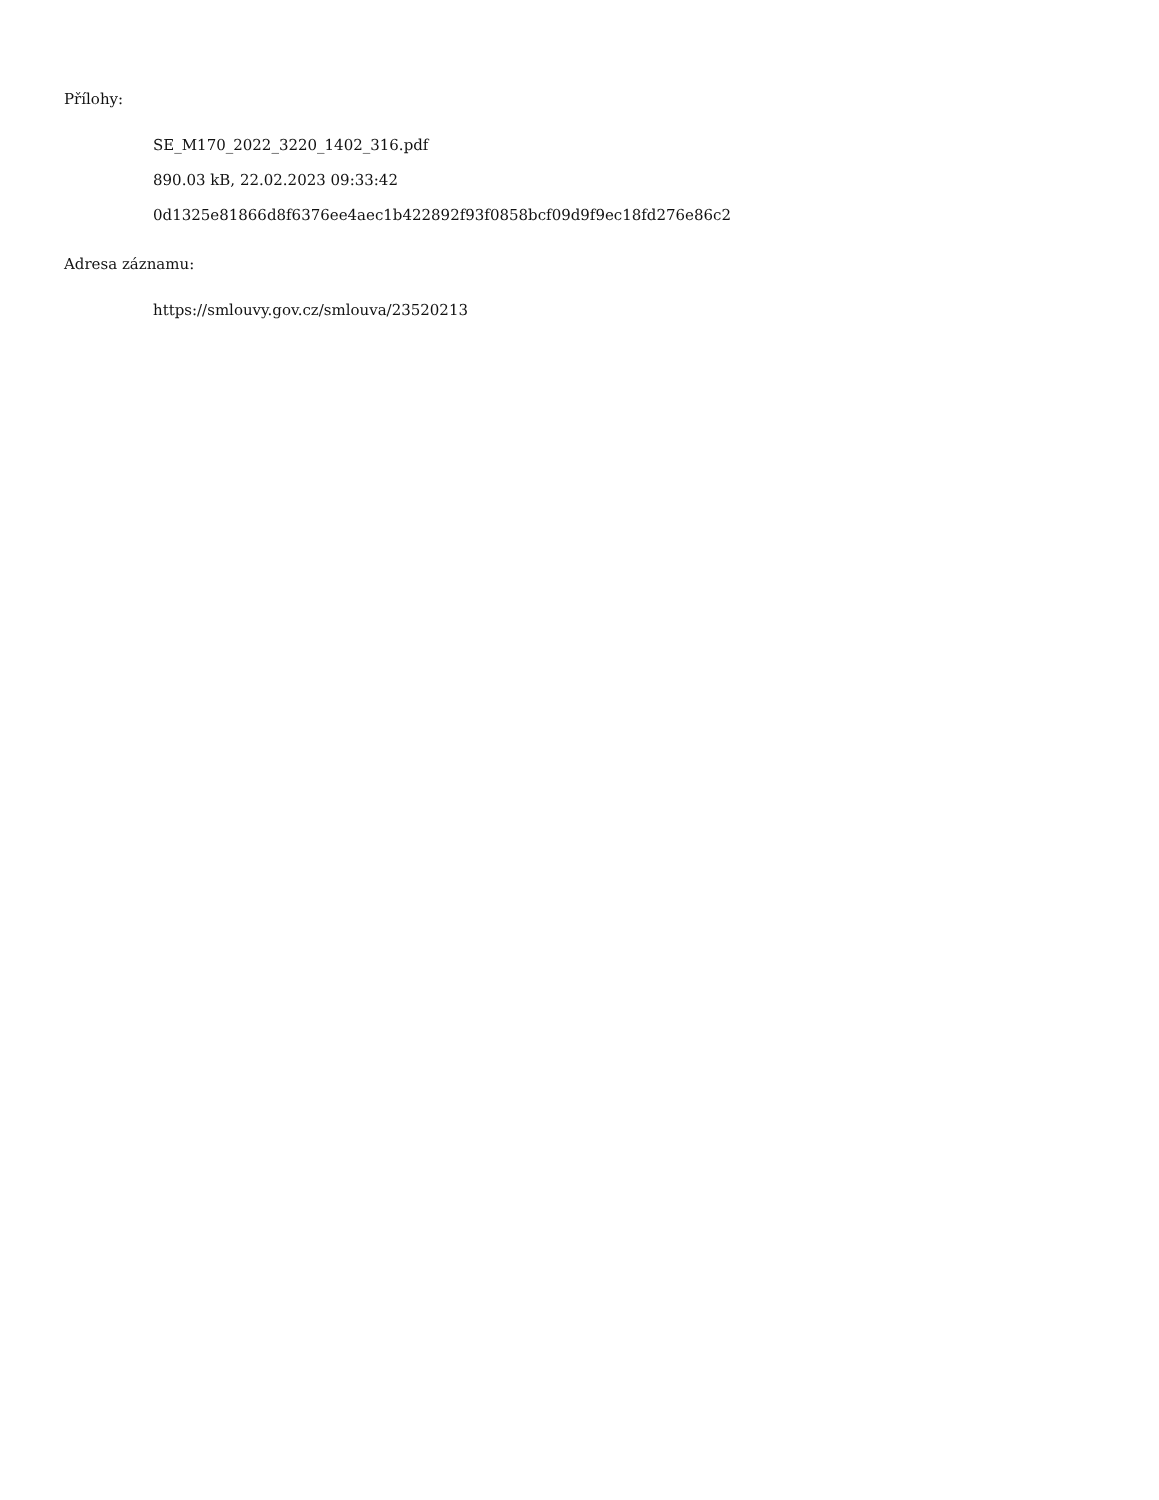Přílohy:
SE_M170_2022_3220_1402_316.pdf
890.03 kB, 22.02.2023 09:33:42
0d1325e81866d8f6376ee4aec1b422892f93f0858bcf09d9f9ec18fd276e86c2
Adresa záznamu:
https://smlouvy.gov.cz/smlouva/23520213